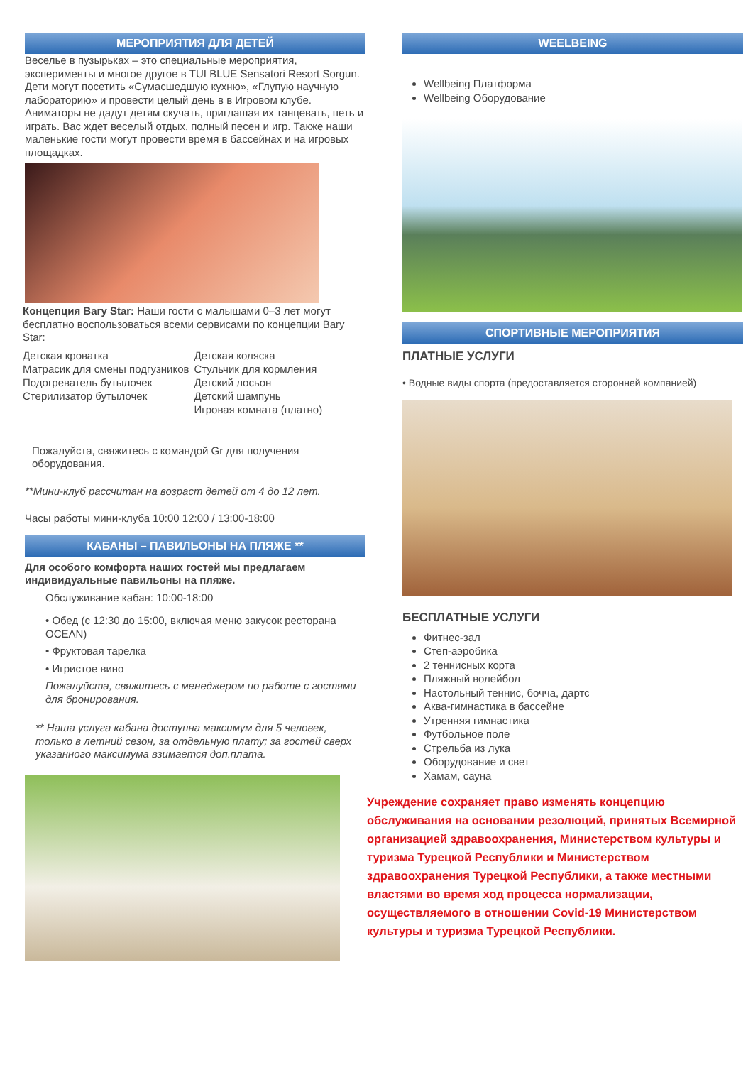МЕРОПРИЯТИЯ ДЛЯ ДЕТЕЙ
Веселье в пузырьках – это специальные мероприятия, эксперименты и многое другое в TUI BLUE Sensatori Resort Sorgun. Дети могут посетить «Сумасшедшую кухню», «Глупую научную лабораторию» и провести целый день в в Игровом клубе. Аниматоры не дадут детям скучать, приглашая их танцевать, петь и играть. Вас ждет веселый отдых, полный песен и игр. Также наши маленькие гости могут провести время в бассейнах и на игровых площадках.
Концепция Bary Star: Наши гости с малышами 0–3 лет могут бесплатно воспользоваться всеми сервисами по концепции Bary Star:
Детская кроватка
Матрасик для смены подгузников
Подогреватель бутылочек
Стерилизатор бутылочек
Детская коляска
Стульчик для кормления
Детский лосьон
Детский шампунь
Игровая комната (платно)
Пожалуйста, свяжитесь с командой Gr для получения оборудования.
**Мини-клуб рассчитан на возраст детей от 4 до 12 лет.
Часы работы мини-клуба 10:00 12:00 / 13:00-18:00
КАБАНЫ – ПАВИЛЬОНЫ НА ПЛЯЖЕ **
Для особого комфорта наших гостей мы предлагаем индивидуальные павильоны на пляже.
Обслуживание кабан: 10:00-18:00
• Обед (с 12:30 до 15:00, включая меню закусок ресторана OCEAN)
• Фруктовая тарелка
• Игристое вино
Пожалуйста, свяжитесь с менеджером по работе с гостями для бронирования.
** Наша услуга кабана доступна максимум для 5 человек, только в летний сезон, за отдельную плату; за гостей сверх указанного максимума взимается доп.плата.
WEELBEING
Wellbeing Платформа
Wellbeing Оборудование
СПОРТИВНЫЕ МЕРОПРИЯТИЯ
ПЛАТНЫЕ УСЛУГИ
• Водные виды спорта (предоставляется сторонней компанией)
БЕСПЛАТНЫЕ УСЛУГИ
Фитнес-зал
Степ-аэробика
2 теннисных корта
Пляжный волейбол
Настольный теннис, бочча, дартс
Аква-гимнастика в бассейне
Утренняя гимнастика
Футбольное поле
Стрельба из лука
Оборудование и свет
Хамам, сауна
Учреждение сохраняет право изменять концепцию обслуживания на основании резолюций, принятых Всемирной организацией здравоохранения, Министерством культуры и туризма Турецкой Республики и Министерством здравоохранения Турецкой Республики, а также местными властями во время ход процесса нормализации, осуществляемого в отношении Covid-19 Министерством культуры и туризма Турецкой Республики.